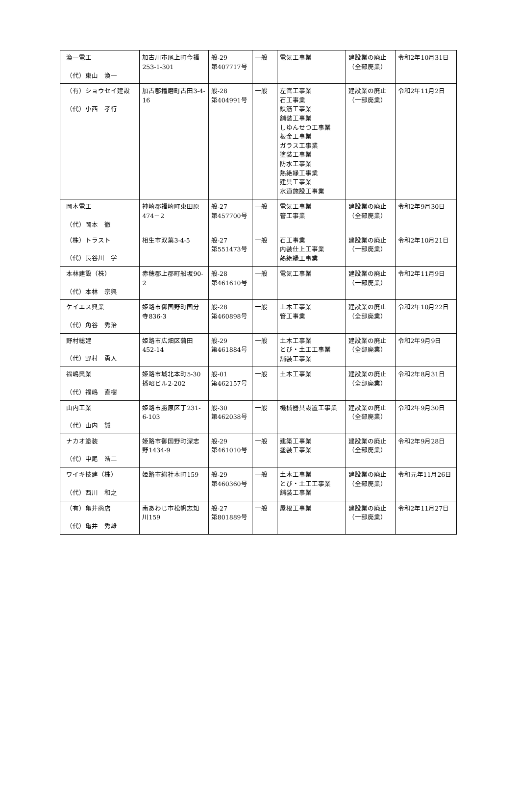| 渙一電工 （代）東山 渙一 | 加古川市尾上町今福253-1-301 | 般-29 第407717号 | 一般 | 電気工事業 | 建設業の廃止（全部廃業） | 令和2年10月31日 |
| （有）ショウセイ建設 （代）小西 孝行 | 加古郡播磨町古田3-4-16 | 般-28 第404991号 | 一般 | 左官工事業 石工事業 鉄筋工事業 舗装工事業 しゆんせつ工事業 板金工事業 ガラス工事業 塗装工事業 防水工事業 熱絶縁工事業 建具工事業 水道施設工事業 | 建設業の廃止（一部廃業） | 令和2年11月2日 |
| 岡本電工 （代）岡本 徹 | 神崎郡福崎町東田原474－2 | 般-27 第457700号 | 一般 | 電気工事業 管工事業 | 建設業の廃止（全部廃業） | 令和2年9月30日 |
| （株）トラスト （代）長谷川 学 | 相生市双葉3-4-5 | 般-27 第551473号 | 一般 | 石工事業 内装仕上工事業 熱絶縁工事業 | 建設業の廃止（一部廃業） | 令和2年10月21日 |
| 本林建設（株） （代）本林 宗興 | 赤穂郡上郡町船坂90-2 | 般-28 第461610号 | 一般 | 電気工事業 | 建設業の廃止（一部廃業） | 令和2年11月9日 |
| ケイエス興業 （代）角谷 秀治 | 姫路市御国野町国分寺836-3 | 般-28 第460898号 | 一般 | 土木工事業 管工事業 | 建設業の廃止（全部廃業） | 令和2年10月22日 |
| 野村総建 （代）野村 勇人 | 姫路市広畑区蒲田452-14 | 般-29 第461884号 | 一般 | 土木工事業 とび・土工工事業 舗装工事業 | 建設業の廃止（全部廃業） | 令和2年9月9日 |
| 福嶋興業 （代）福嶋 直樹 | 姫路市城北本町5-30播昭ビル2-202 | 般-01 第462157号 | 一般 | 土木工事業 | 建設業の廃止（全部廃業） | 令和2年8月31日 |
| 山内工業 （代）山内 誠 | 姫路市勝原区丁231-6-103 | 般-30 第462038号 | 一般 | 機械器具設置工事業 | 建設業の廃止（全部廃業） | 令和2年9月30日 |
| ナカオ塗装 （代）中尾 浩二 | 姫路市御国野町深志野1434-9 | 般-29 第461010号 | 一般 | 建築工事業 塗装工事業 | 建設業の廃止（全部廃業） | 令和2年9月28日 |
| ワイキ技建（株） （代）西川 和之 | 姫路市総社本町159 | 般-29 第460360号 | 一般 | 土木工事業 とび・土工工事業 舗装工事業 | 建設業の廃止（全部廃業） | 令和元年11月26日 |
| （有）亀井商店 （代）亀井 秀雄 | 南あわじ市松帆志知川159 | 般-27 第801889号 | 一般 | 屋根工事業 | 建設業の廃止（一部廃業） | 令和2年11月27日 |